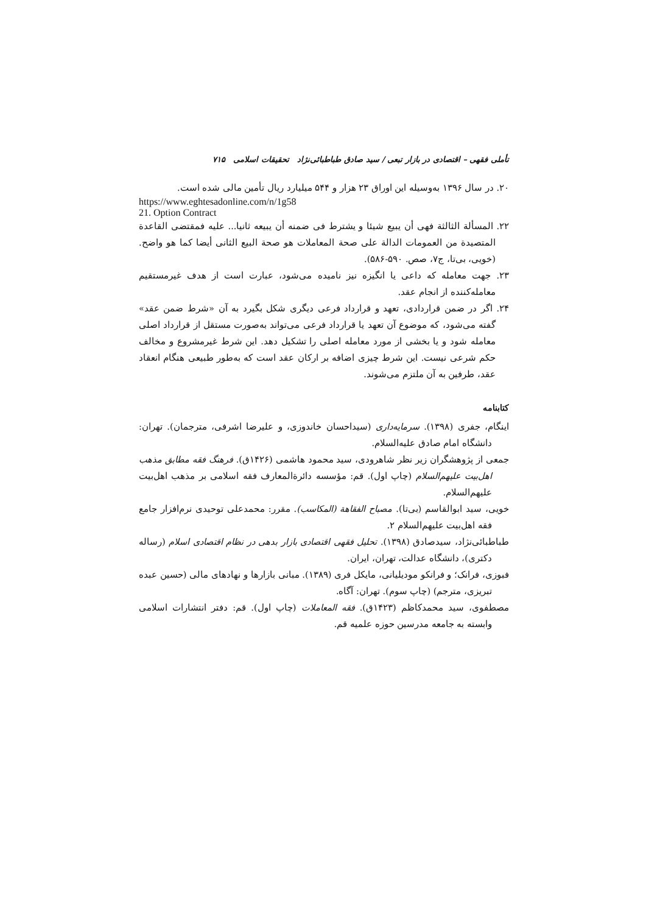تأملی فقهی – اقتصادی در بازار تبعی / سید صادق طباطبائی‌نژاد تحقیقات اسلامی ۷۱۵
۲۰. در سال ۱۳۹۶ به‌وسیله این اوراق ۲۳ هزار و ۵۴۴ میلیارد ریال تأمین مالی شده است.
https://www.eghtesadonline.com/n/1g58
21. Option Contract
۲۲. المسألة الثالثة فهی أن یبیع شیئا و یشترط فی ضمنه أن یبیعه ثانیا... علیه فمقتضی القاعدة المتصیدة من العمومات الدالة علی صحة المعاملات هو صحة البیع الثانی أیضا کما هو واضح.(خویی، بی‌تا، ج۷، صص. ۵۹۰-۵۸۶).
۲۳. جهت معامله که داعی یا انگیزه نیز نامیده می‌شود، عبارت است از هدف غیرمستقیم معامله‌کننده از انجام عقد.
۲۴. اگر در ضمن قراردادی، تعهد و قرارداد فرعی دیگری شکل بگیرد به آن «شرط ضمن عقد» گفته می‌شود، که موضوع آن تعهد یا قرارداد فرعی می‌تواند به‌صورت مستقل از قرارداد اصلی معامله شود و یا بخشی از مورد معامله اصلی را تشکیل دهد. این شرط غیرمشروع و مخالف حکم شرعی نیست. این شرط چیزی اضافه بر ارکان عقد است که به‌طور طبیعی هنگام انعقاد عقد، طرفین به آن ملتزم می‌شوند.
کتابنامه
اینگام، جفری (۱۳۹۸). سرمایه‌داری (سیداحسان خاندوزی، و علیرضا اشرفی، مترجمان). تهران: دانشگاه امام صادق علیه‌السلام.
جمعی از پژوهشگران زیر نظر شاهرودی، سید محمود هاشمی (۱۴۲۶ق). فرهنگ فقه مطابق مذهب اهل‌بیت علیهم‌السلام (چاپ اول). قم: مؤسسه دائرةالمعارف فقه اسلامی بر مذهب اهل‌بیت علیهم‌السلام.
خویی، سید ابوالقاسم (بی‌تا). مصباح الفقاهة (المکاسب). مقرر: محمدعلی توحیدی نرم‌افزار جامع فقه اهل‌بیت علیهم‌السلام ۲.
طباطبائی‌نژاد، سیدصادق (۱۳۹۸). تحلیل فقهی اقتصادی بازار بدهی در نظام اقتصادی اسلام (رساله دکتری)، دانشگاه عدالت، تهران، ایران.
فبوزی، فرانک؛ و فرانکو مودیلیانی، مایکل فری (۱۳۸۹). مبانی بازارها و نهادهای مالی (حسین عبده تبریزی، مترجم) (چاپ سوم). تهران: آگاه.
مصطفوی، سید محمدکاظم (۱۴۲۳ق). فقه المعاملات (چاپ اول). قم: دفتر انتشارات اسلامی وابسته به جامعه مدرسین حوزه علمیه قم.